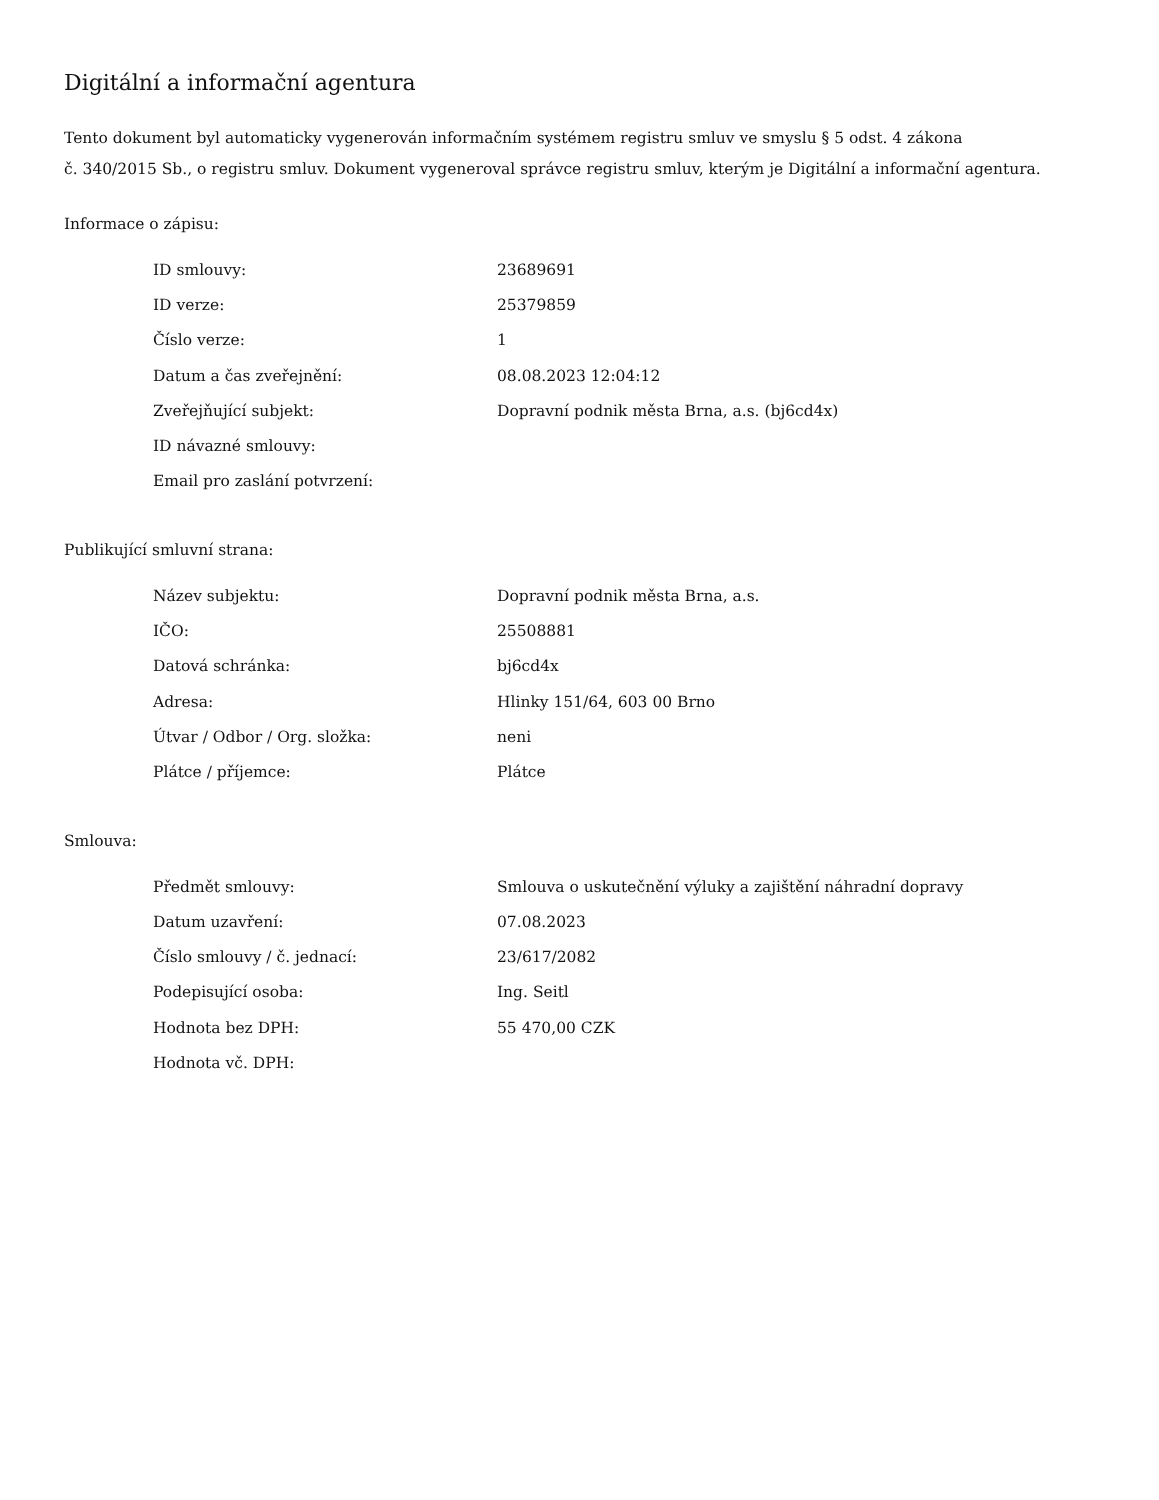Digitální a informační agentura
Tento dokument byl automaticky vygenerován informačním systémem registru smluv ve smyslu § 5 odst. 4 zákona
č. 340/2015 Sb., o registru smluv. Dokument vygeneroval správce registru smluv, kterým je Digitální a informační agentura.
Informace o zápisu:
| ID smlouvy: | 23689691 |
| ID verze: | 25379859 |
| Číslo verze: | 1 |
| Datum a čas zveřejnění: | 08.08.2023 12:04:12 |
| Zveřejňující subjekt: | Dopravní podnik města Brna, a.s. (bj6cd4x) |
| ID návazné smlouvy: | |
| Email pro zaslání potvrzení: | |
Publikující smluvní strana:
| Název subjektu: | Dopravní podnik města Brna, a.s. |
| IČO: | 25508881 |
| Datová schránka: | bj6cd4x |
| Adresa: | Hlinky 151/64, 603 00 Brno |
| Útvar / Odbor / Org. složka: | neni |
| Plátce / příjemce: | Plátce |
Smlouva:
| Předmět smlouvy: | Smlouva o uskutečnění výluky a zajištění náhradní dopravy |
| Datum uzavření: | 07.08.2023 |
| Číslo smlouvy / č. jednací: | 23/617/2082 |
| Podepisující osoba: | Ing. Seitl |
| Hodnota bez DPH: | 55 470,00 CZK |
| Hodnota vč. DPH: | |